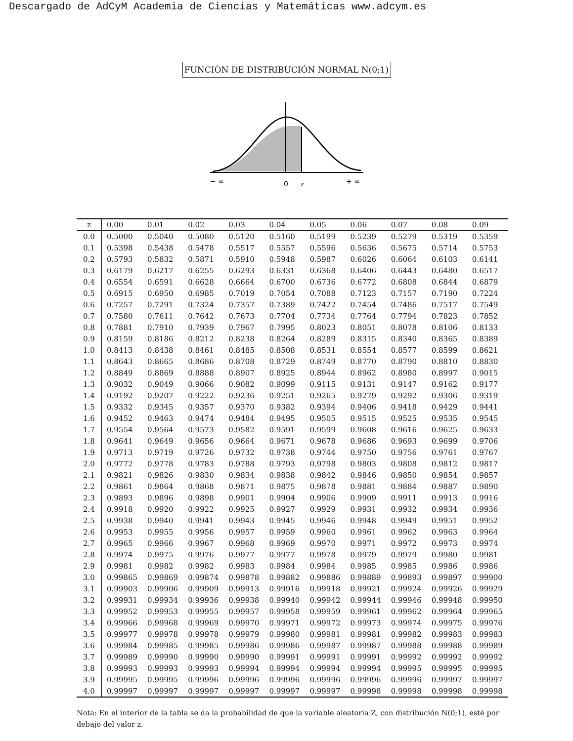Descargado de AdCyM Academia de Ciencias y Matemáticas www.adcym.es
FUNCIÓN DE DISTRIBUCIÓN NORMAL N(0;1)
− ∞
0
z
+ ∞
| z | 0.00 | 0.01 | 0.02 | 0.03 | 0.04 | 0.05 | 0.06 | 0.07 | 0.08 | 0.09 |
| --- | --- | --- | --- | --- | --- | --- | --- | --- | --- | --- |
| 0.0 | 0.5000 | 0.5040 | 0.5080 | 0.5120 | 0.5160 | 0.5199 | 0.5239 | 0.5279 | 0.5319 | 0.5359 |
| 0.1 | 0.5398 | 0.5438 | 0.5478 | 0.5517 | 0.5557 | 0.5596 | 0.5636 | 0.5675 | 0.5714 | 0.5753 |
| 0.2 | 0.5793 | 0.5832 | 0.5871 | 0.5910 | 0.5948 | 0.5987 | 0.6026 | 0.6064 | 0.6103 | 0.6141 |
| 0.3 | 0.6179 | 0.6217 | 0.6255 | 0.6293 | 0.6331 | 0.6368 | 0.6406 | 0.6443 | 0.6480 | 0.6517 |
| 0.4 | 0.6554 | 0.6591 | 0.6628 | 0.6664 | 0.6700 | 0.6736 | 0.6772 | 0.6808 | 0.6844 | 0.6879 |
| 0.5 | 0.6915 | 0.6950 | 0.6985 | 0.7019 | 0.7054 | 0.7088 | 0.7123 | 0.7157 | 0.7190 | 0.7224 |
| 0.6 | 0.7257 | 0.7291 | 0.7324 | 0.7357 | 0.7389 | 0.7422 | 0.7454 | 0.7486 | 0.7517 | 0.7549 |
| 0.7 | 0.7580 | 0.7611 | 0.7642 | 0.7673 | 0.7704 | 0.7734 | 0.7764 | 0.7794 | 0.7823 | 0.7852 |
| 0.8 | 0.7881 | 0.7910 | 0.7939 | 0.7967 | 0.7995 | 0.8023 | 0.8051 | 0.8078 | 0.8106 | 0.8133 |
| 0.9 | 0.8159 | 0.8186 | 0.8212 | 0.8238 | 0.8264 | 0.8289 | 0.8315 | 0.8340 | 0.8365 | 0.8389 |
| 1.0 | 0.8413 | 0.8438 | 0.8461 | 0.8485 | 0.8508 | 0.8531 | 0.8554 | 0.8577 | 0.8599 | 0.8621 |
| 1.1 | 0.8643 | 0.8665 | 0.8686 | 0.8708 | 0.8729 | 0.8749 | 0.8770 | 0.8790 | 0.8810 | 0.8830 |
| 1.2 | 0.8849 | 0.8869 | 0.8888 | 0.8907 | 0.8925 | 0.8944 | 0.8962 | 0.8980 | 0.8997 | 0.9015 |
| 1.3 | 0.9032 | 0.9049 | 0.9066 | 0.9082 | 0.9099 | 0.9115 | 0.9131 | 0.9147 | 0.9162 | 0.9177 |
| 1.4 | 0.9192 | 0.9207 | 0.9222 | 0.9236 | 0.9251 | 0.9265 | 0.9279 | 0.9292 | 0.9306 | 0.9319 |
| 1.5 | 0.9332 | 0.9345 | 0.9357 | 0.9370 | 0.9382 | 0.9394 | 0.9406 | 0.9418 | 0.9429 | 0.9441 |
| 1.6 | 0.9452 | 0.9463 | 0.9474 | 0.9484 | 0.9495 | 0.9505 | 0.9515 | 0.9525 | 0.9535 | 0.9545 |
| 1.7 | 0.9554 | 0.9564 | 0.9573 | 0.9582 | 0.9591 | 0.9599 | 0.9608 | 0.9616 | 0.9625 | 0.9633 |
| 1.8 | 0.9641 | 0.9649 | 0.9656 | 0.9664 | 0.9671 | 0.9678 | 0.9686 | 0.9693 | 0.9699 | 0.9706 |
| 1.9 | 0.9713 | 0.9719 | 0.9726 | 0.9732 | 0.9738 | 0.9744 | 0.9750 | 0.9756 | 0.9761 | 0.9767 |
| 2.0 | 0.9772 | 0.9778 | 0.9783 | 0.9788 | 0.9793 | 0.9798 | 0.9803 | 0.9808 | 0.9812 | 0.9817 |
| 2.1 | 0.9821 | 0.9826 | 0.9830 | 0.9834 | 0.9838 | 0.9842 | 0.9846 | 0.9850 | 0.9854 | 0.9857 |
| 2.2 | 0.9861 | 0.9864 | 0.9868 | 0.9871 | 0.9875 | 0.9878 | 0.9881 | 0.9884 | 0.9887 | 0.9890 |
| 2.3 | 0.9893 | 0.9896 | 0.9898 | 0.9901 | 0.9904 | 0.9906 | 0.9909 | 0.9911 | 0.9913 | 0.9916 |
| 2.4 | 0.9918 | 0.9920 | 0.9922 | 0.9925 | 0.9927 | 0.9929 | 0.9931 | 0.9932 | 0.9934 | 0.9936 |
| 2.5 | 0.9938 | 0.9940 | 0.9941 | 0.9943 | 0.9945 | 0.9946 | 0.9948 | 0.9949 | 0.9951 | 0.9952 |
| 2.6 | 0.9953 | 0.9955 | 0.9956 | 0.9957 | 0.9959 | 0.9960 | 0.9961 | 0.9962 | 0.9963 | 0.9964 |
| 2.7 | 0.9965 | 0.9966 | 0.9967 | 0.9968 | 0.9969 | 0.9970 | 0.9971 | 0.9972 | 0.9973 | 0.9974 |
| 2.8 | 0.9974 | 0.9975 | 0.9976 | 0.9977 | 0.9977 | 0.9978 | 0.9979 | 0.9979 | 0.9980 | 0.9981 |
| 2.9 | 0.9981 | 0.9982 | 0.9982 | 0.9983 | 0.9984 | 0.9984 | 0.9985 | 0.9985 | 0.9986 | 0.9986 |
| 3.0 | 0.99865 | 0.99869 | 0.99874 | 0.99878 | 0.99882 | 0.99886 | 0.99889 | 0.99893 | 0.99897 | 0.99900 |
| 3.1 | 0.99903 | 0.99906 | 0.99909 | 0.99913 | 0.99916 | 0.99918 | 0.99921 | 0.99924 | 0.99926 | 0.99929 |
| 3.2 | 0.99931 | 0.99934 | 0.99936 | 0.99938 | 0.99940 | 0.99942 | 0.99944 | 0.99946 | 0.99948 | 0.99950 |
| 3.3 | 0.99952 | 0.99953 | 0.99955 | 0.99957 | 0.99958 | 0.99959 | 0.99961 | 0.99962 | 0.99964 | 0.99965 |
| 3.4 | 0.99966 | 0.99968 | 0.99969 | 0.99970 | 0.99971 | 0.99972 | 0.99973 | 0.99974 | 0.99975 | 0.99976 |
| 3.5 | 0.99977 | 0.99978 | 0.99978 | 0.99979 | 0.99980 | 0.99981 | 0.99981 | 0.99982 | 0.99983 | 0.99983 |
| 3.6 | 0.99984 | 0.99985 | 0.99985 | 0.99986 | 0.99986 | 0.99987 | 0.99987 | 0.99988 | 0.99988 | 0.99989 |
| 3.7 | 0.99989 | 0.99990 | 0.99990 | 0.99990 | 0.99991 | 0.99991 | 0.99991 | 0.99992 | 0.99992 | 0.99992 |
| 3.8 | 0.99993 | 0.99993 | 0.99993 | 0.99994 | 0.99994 | 0.99994 | 0.99994 | 0.99995 | 0.99995 | 0.99995 |
| 3.9 | 0.99995 | 0.99995 | 0.99996 | 0.99996 | 0.99996 | 0.99996 | 0.99996 | 0.99996 | 0.99997 | 0.99997 |
| 4.0 | 0.99997 | 0.99997 | 0.99997 | 0.99997 | 0.99997 | 0.99997 | 0.99998 | 0.99998 | 0.99998 | 0.99998 |
Nota: En el interior de la tabla se da la probabilidad de que la variable aleatoria Z, con distribución N(0;1), esté por debajo del valor z.